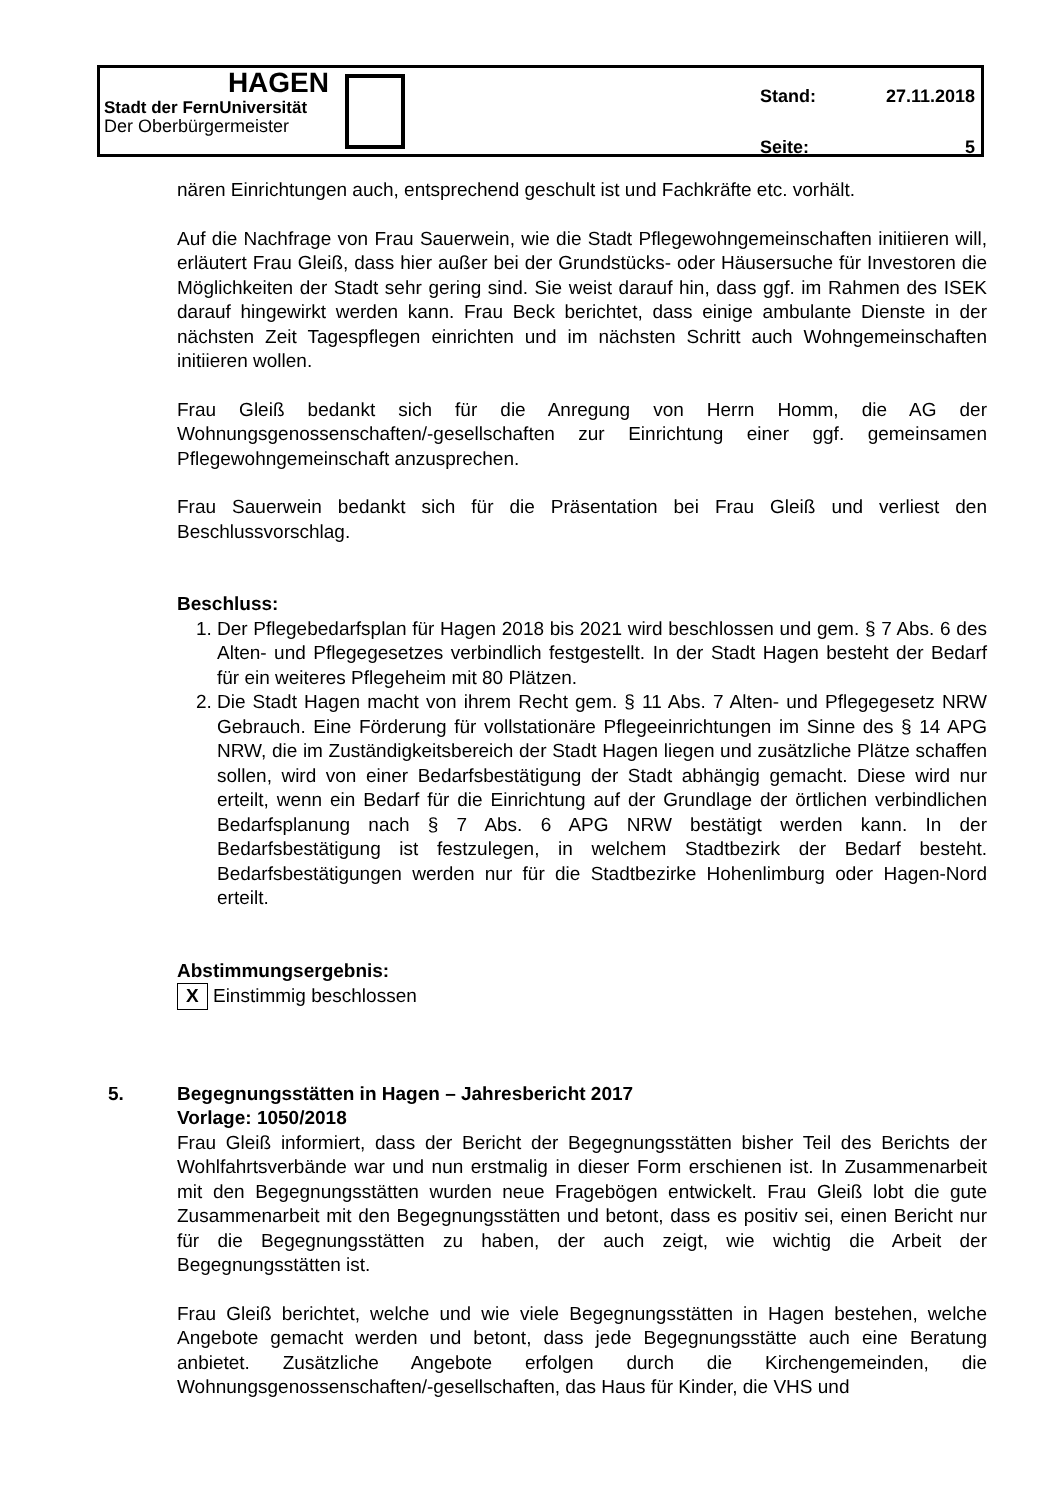HAGEN
Stadt der FernUniversität
Der Oberbürgermeister
Stand: 27.11.2018
Seite: 5
nären Einrichtungen auch, entsprechend geschult ist und Fachkräfte etc. vorhält.
Auf die Nachfrage von Frau Sauerwein, wie die Stadt Pflegewohngemeinschaften initiieren will, erläutert Frau Gleiß, dass hier außer bei der Grundstücks- oder Häusersuche für Investoren die Möglichkeiten der Stadt sehr gering sind. Sie weist darauf hin, dass ggf. im Rahmen des ISEK darauf hingewirkt werden kann. Frau Beck berichtet, dass einige ambulante Dienste in der nächsten Zeit Tagespflegen einrichten und im nächsten Schritt auch Wohngemeinschaften initiieren wollen.
Frau Gleiß bedankt sich für die Anregung von Herrn Homm, die AG der Wohnungsgenossenschaften/-gesellschaften zur Einrichtung einer ggf. gemeinsamen Pflegewohngemeinschaft anzusprechen.
Frau Sauerwein bedankt sich für die Präsentation bei Frau Gleiß und verliest den Beschlussvorschlag.
Beschluss:
1. Der Pflegebedarfsplan für Hagen 2018 bis 2021 wird beschlossen und gem. § 7 Abs. 6 des Alten- und Pflegegesetzes verbindlich festgestellt. In der Stadt Hagen besteht der Bedarf für ein weiteres Pflegeheim mit 80 Plätzen.
2. Die Stadt Hagen macht von ihrem Recht gem. § 11 Abs. 7 Alten- und Pflegegesetz NRW Gebrauch. Eine Förderung für vollstationäre Pflegeeinrichtungen im Sinne des § 14 APG NRW, die im Zuständigkeitsbereich der Stadt Hagen liegen und zusätzliche Plätze schaffen sollen, wird von einer Bedarfsbestätigung der Stadt abhängig gemacht. Diese wird nur erteilt, wenn ein Bedarf für die Einrichtung auf der Grundlage der örtlichen verbindlichen Bedarfsplanung nach § 7 Abs. 6 APG NRW bestätigt werden kann. In der Bedarfsbestätigung ist festzulegen, in welchem Stadtbezirk der Bedarf besteht. Bedarfsbestätigungen werden nur für die Stadtbezirke Hohenlimburg oder Hagen-Nord erteilt.
Abstimmungsergebnis:
X Einstimmig beschlossen
5. Begegnungsstätten in Hagen – Jahresbericht 2017
Vorlage: 1050/2018
Frau Gleiß informiert, dass der Bericht der Begegnungsstätten bisher Teil des Berichts der Wohlfahrtsverbände war und nun erstmalig in dieser Form erschienen ist. In Zusammenarbeit mit den Begegnungsstätten wurden neue Fragebögen entwickelt. Frau Gleiß lobt die gute Zusammenarbeit mit den Begegnungsstätten und betont, dass es positiv sei, einen Bericht nur für die Begegnungsstätten zu haben, der auch zeigt, wie wichtig die Arbeit der Begegnungsstätten ist.
Frau Gleiß berichtet, welche und wie viele Begegnungsstätten in Hagen bestehen, welche Angebote gemacht werden und betont, dass jede Begegnungsstätte auch eine Beratung anbietet. Zusätzliche Angebote erfolgen durch die Kirchengemeinden, die Wohnungsgenossenschaften/-gesellschaften, das Haus für Kinder, die VHS und